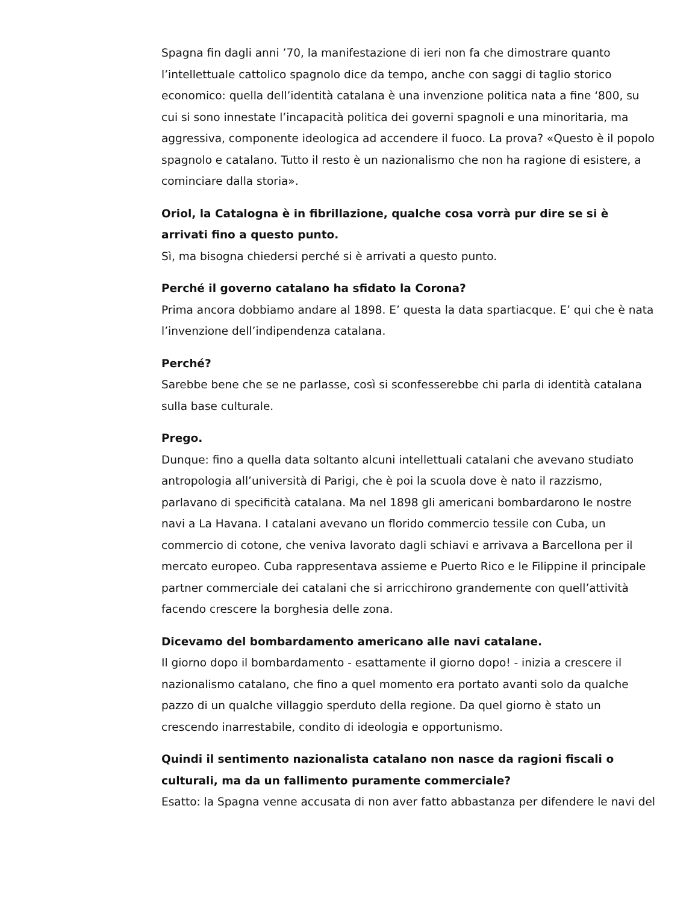Spagna fin dagli anni ’70, la manifestazione di ieri non fa che dimostrare quanto l’intellettuale cattolico spagnolo dice da tempo, anche con saggi di taglio storico economico: quella dell’identità catalana è una invenzione politica nata a fine ‘800, su cui si sono innestate l’incapacità politica dei governi spagnoli e una minoritaria, ma aggressiva, componente ideologica ad accendere il fuoco. La prova? «Questo è il popolo spagnolo e catalano. Tutto il resto è un nazionalismo che non ha ragione di esistere, a cominciare dalla storia».
Oriol, la Catalogna è in fibrillazione, qualche cosa vorrà pur dire se si è arrivati fino a questo punto.
Sì, ma bisogna chiedersi perché si è arrivati a questo punto.
Perché il governo catalano ha sfidato la Corona?
Prima ancora dobbiamo andare al 1898. E’ questa la data spartiacque. E’ qui che è nata l’invenzione dell’indipendenza catalana.
Perché?
Sarebbe bene che se ne parlasse, così si sconfesserebbe chi parla di identità catalana sulla base culturale.
Prego.
Dunque: fino a quella data soltanto alcuni intellettuali catalani che avevano studiato antropologia all’università di Parigi, che è poi la scuola dove è nato il razzismo, parlavano di specificità catalana. Ma nel 1898 gli americani bombardarono le nostre navi a La Havana. I catalani avevano un florido commercio tessile con Cuba, un commercio di cotone, che veniva lavorato dagli schiavi e arrivava a Barcellona per il mercato europeo. Cuba rappresentava assieme e Puerto Rico e le Filippine il principale partner commerciale dei catalani che si arricchirono grandemente con quell’attività facendo crescere la borghesia delle zona.
Dicevamo del bombardamento americano alle navi catalane.
Il giorno dopo il bombardamento - esattamente il giorno dopo! - inizia a crescere il nazionalismo catalano, che fino a quel momento era portato avanti solo da qualche pazzo di un qualche villaggio sperduto della regione. Da quel giorno è stato un crescendo inarrestabile, condito di ideologia e opportunismo.
Quindi il sentimento nazionalista catalano non nasce da ragioni fiscali o culturali, ma da un fallimento puramente commerciale?
Esatto: la Spagna venne accusata di non aver fatto abbastanza per difendere le navi del